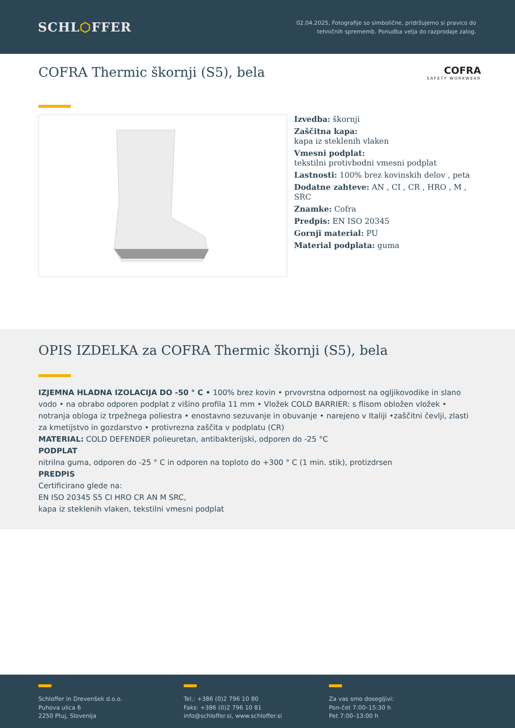SCHL⬡FFER
02.04.2025, Fotografije so simbolične, pridržujemo si pravico do
tehničnih sprememb. Ponudba velja do razprodaje zalog.
COFRA Thermic škornji (S5), bela
COFRA
SAFETY WORKWEAR
Izvedba: škornji
Zaščitna kapa:
kapa iz steklenih vlaken
Vmesni podplat:
tekstilni protivbodni vmesni podplat
Lastnosti: 100% brez kovinskih delov , peta
Dodatne zahteve: AN , CI , CR , HRO , M , SRC
Znamke: Cofra
Predpis: EN ISO 20345
Gornji material: PU
Material podplata: guma
OPIS IZDELKA za COFRA Thermic škornji (S5), bela
IZJEMNA HLADNA IZOLACIJA DO -50 ° C • 100% brez kovin • prvovrstna odpornost na ogljikovodike in slano vodo • na obrabo odporen podplat z višino profila 11 mm • Vložek COLD BARRIER: s flisom obložen vložek • notranja obloga iz trpežnega poliestra • enostavno sezuvanje in obuvanje • narejeno v Italiji •zaščitni čevlji, zlasti za kmetijstvo in gozdarstvo • protivrezna zaščita v podplatu (CR)
MATERIAL: COLD DEFENDER polieuretan, antibakterijski, odporen do -25 °C
PODPLAT
nitrilna guma, odporen do -25 ° C in odporen na toploto do +300 ° C (1 min. stik), protizdrsen
PREDPIS
Certificirano glede na:
EN ISO 20345 S5 CI HRO CR AN M SRC,
kapa iz steklenih vlaken, tekstilni vmesni podplat
Schloffer in Drevenšek d.o.o.
Puhova ulica 6
2250 Ptuj, Slovenija
Tel.: +386 (0)2 796 10 80
Faks: +386 (0)2 796 10 81
info@schloffer.si, www.schloffer.si
Za vas smo dosegljivi:
Pon-čet 7:00–15:30 h
Pet 7:00–13:00 h